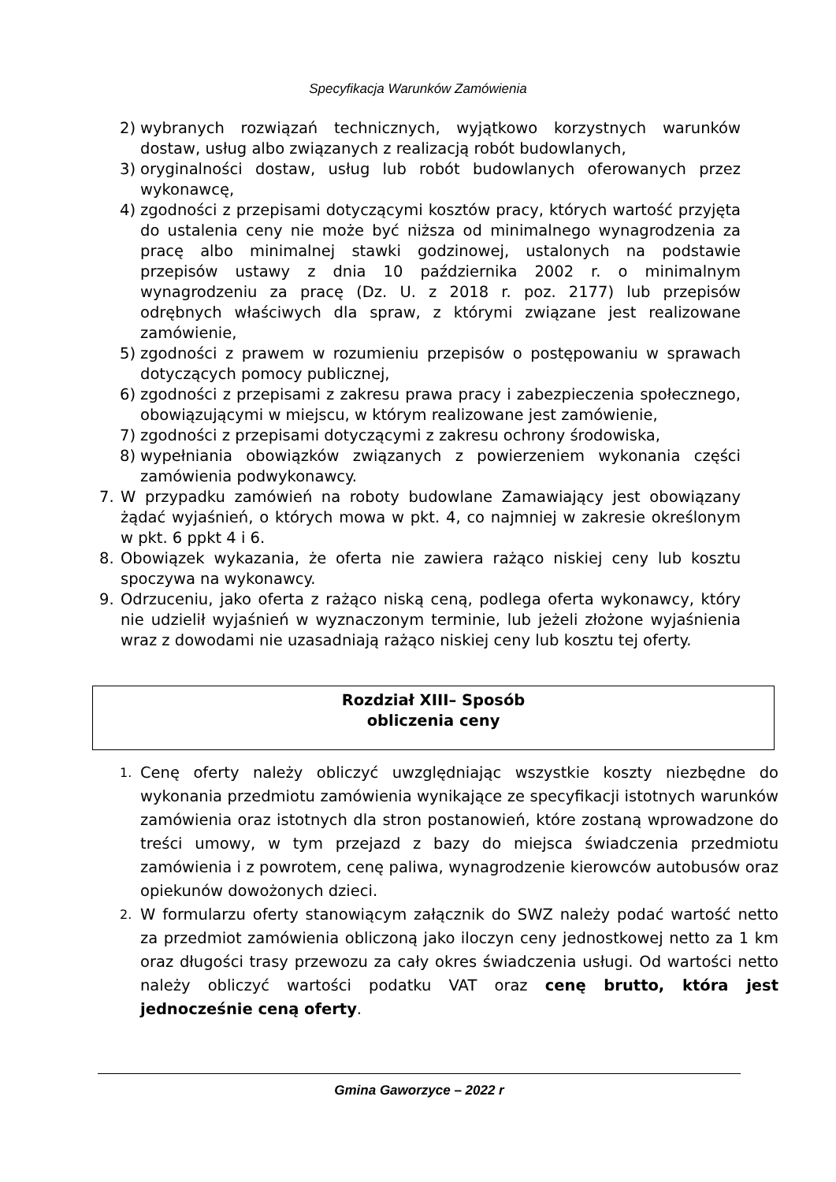Specyfikacja Warunków Zamówienia
2) wybranych rozwiązań technicznych, wyjątkowo korzystnych warunków dostaw, usług albo związanych z realizacją robót budowlanych,
3) oryginalności dostaw, usług lub robót budowlanych oferowanych przez wykonawcę,
4) zgodności z przepisami dotyczącymi kosztów pracy, których wartość przyjęta do ustalenia ceny nie może być niższa od minimalnego wynagrodzenia za pracę albo minimalnej stawki godzinowej, ustalonych na podstawie przepisów ustawy z dnia 10 października 2002 r. o minimalnym wynagrodzeniu za pracę (Dz. U. z 2018 r. poz. 2177) lub przepisów odrębnych właściwych dla spraw, z którymi związane jest realizowane zamówienie,
5) zgodności z prawem w rozumieniu przepisów o postępowaniu w sprawach dotyczących pomocy publicznej,
6) zgodności z przepisami z zakresu prawa pracy i zabezpieczenia społecznego, obowiązującymi w miejscu, w którym realizowane jest zamówienie,
7) zgodności z przepisami dotyczącymi z zakresu ochrony środowiska,
8) wypełniania obowiązków związanych z powierzeniem wykonania części zamówienia podwykonawcy.
7. W przypadku zamówień na roboty budowlane Zamawiający jest obowiązany żądać wyjaśnień, o których mowa w pkt. 4, co najmniej w zakresie określonym w pkt. 6 ppkt 4 i 6.
8. Obowiązek wykazania, że oferta nie zawiera rażąco niskiej ceny lub kosztu spoczywa na wykonawcy.
9. Odrzuceniu, jako oferta z rażąco niską ceną, podlega oferta wykonawcy, który nie udzielił wyjaśnień w wyznaczonym terminie, lub jeżeli złożone wyjaśnienia wraz z dowodami nie uzasadniają rażąco niskiej ceny lub kosztu tej oferty.
Rozdział XIII– Sposób
obliczenia ceny
1. Cenę oferty należy obliczyć uwzględniając wszystkie koszty niezbędne do wykonania przedmiotu zamówienia wynikające ze specyfikacji istotnych warunków zamówienia oraz istotnych dla stron postanowień, które zostaną wprowadzone do treści umowy, w tym przejazd z bazy do miejsca świadczenia przedmiotu zamówienia i z powrotem, cenę paliwa, wynagrodzenie kierowców autobusów oraz opiekunów dowożonych dzieci.
2. W formularzu oferty stanowiącym załącznik do SWZ należy podać wartość netto za przedmiot zamówienia obliczoną jako iloczyn ceny jednostkowej netto za 1 km oraz długości trasy przewozu za cały okres świadczenia usługi. Od wartości netto należy obliczyć wartości podatku VAT oraz cenę brutto, która jest jednocześnie ceną oferty.
Gmina Gaworzyce – 2022 r